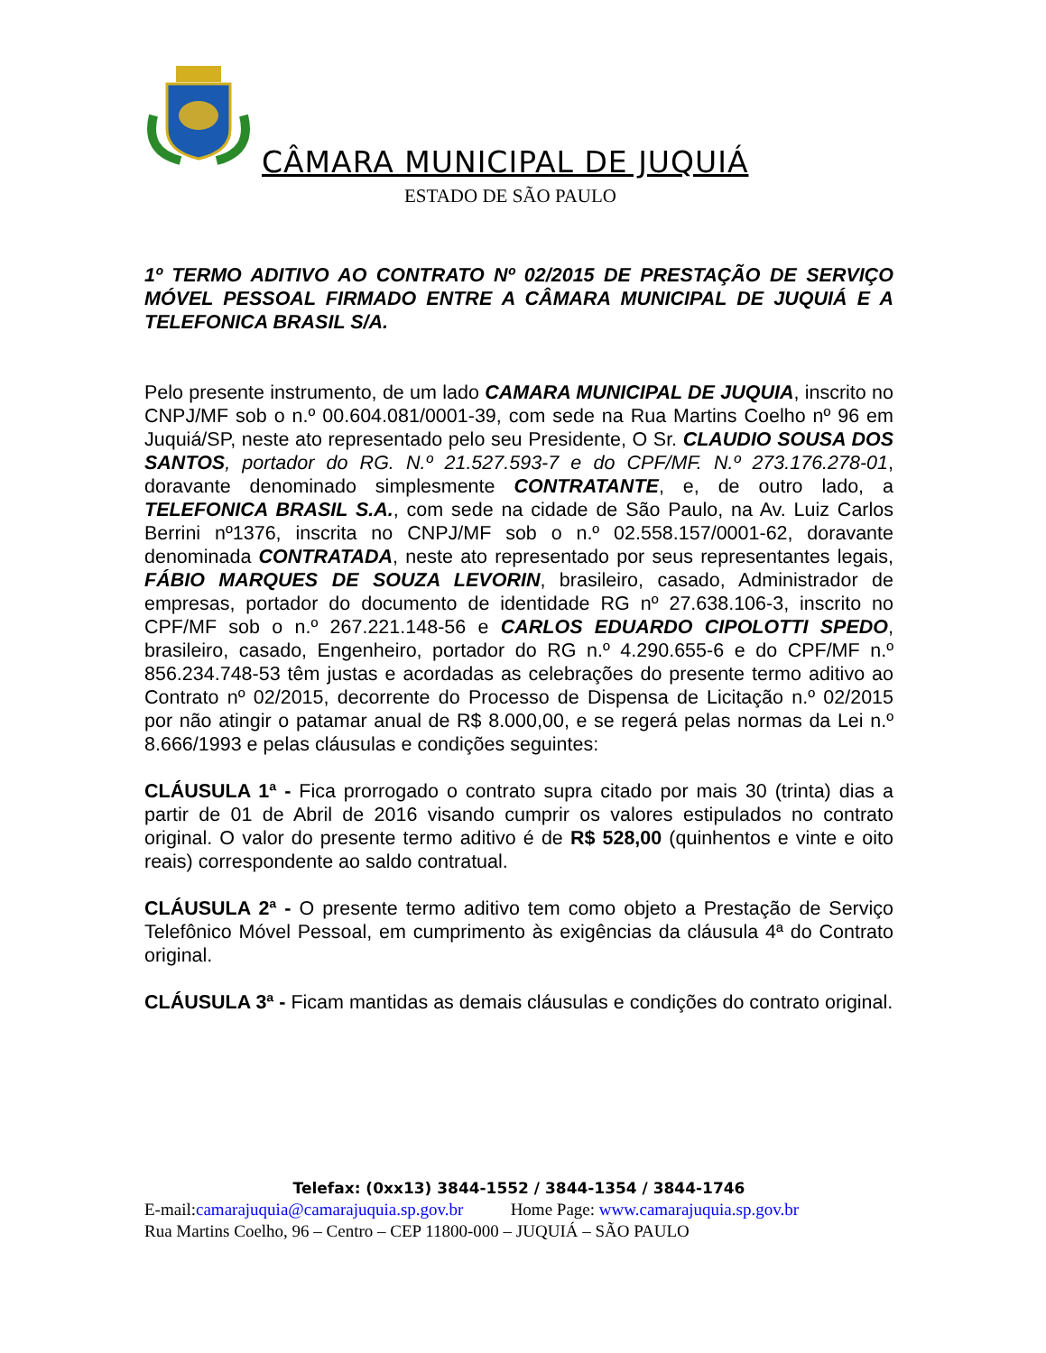CÂMARA MUNICIPAL DE JUQUIÁ
ESTADO DE SÃO PAULO
1º TERMO ADITIVO AO CONTRATO Nº 02/2015 DE PRESTAÇÃO DE SERVIÇO MÓVEL PESSOAL FIRMADO ENTRE A CÂMARA MUNICIPAL DE JUQUIÁ E A TELEFONICA BRASIL S/A.
Pelo presente instrumento, de um lado CAMARA MUNICIPAL DE JUQUIA, inscrito no CNPJ/MF sob o n.º 00.604.081/0001-39, com sede na Rua Martins Coelho nº 96 em Juquiá/SP, neste ato representado pelo seu Presidente, O Sr. CLAUDIO SOUSA DOS SANTOS, portador do RG. N.º 21.527.593-7 e do CPF/MF. N.º 273.176.278-01, doravante denominado simplesmente CONTRATANTE, e, de outro lado, a TELEFONICA BRASIL S.A., com sede na cidade de São Paulo, na Av. Luiz Carlos Berrini nº1376, inscrita no CNPJ/MF sob o n.º 02.558.157/0001-62, doravante denominada CONTRATADA, neste ato representado por seus representantes legais, FÁBIO MARQUES DE SOUZA LEVORIN, brasileiro, casado, Administrador de empresas, portador do documento de identidade RG nº 27.638.106-3, inscrito no CPF/MF sob o n.º 267.221.148-56 e CARLOS EDUARDO CIPOLOTTI SPEDO, brasileiro, casado, Engenheiro, portador do RG n.º 4.290.655-6 e do CPF/MF n.º 856.234.748-53 têm justas e acordadas as celebrações do presente termo aditivo ao Contrato nº 02/2015, decorrente do Processo de Dispensa de Licitação n.º 02/2015 por não atingir o patamar anual de R$ 8.000,00, e se regerá pelas normas da Lei n.º 8.666/1993 e pelas cláusulas e condições seguintes:
CLÁUSULA 1ª - Fica prorrogado o contrato supra citado por mais 30 (trinta) dias a partir de 01 de Abril de 2016 visando cumprir os valores estipulados no contrato original. O valor do presente termo aditivo é de R$ 528,00 (quinhentos e vinte e oito reais) correspondente ao saldo contratual.
CLÁUSULA 2ª - O presente termo aditivo tem como objeto a Prestação de Serviço Telefônico Móvel Pessoal, em cumprimento às exigências da cláusula 4ª do Contrato original.
CLÁUSULA 3ª - Ficam mantidas as demais cláusulas e condições do contrato original.
Telefax: (0xx13) 3844-1552 / 3844-1354 / 3844-1746
E-mail:camarajuquia@camarajuquia.sp.gov.br Home Page: www.camarajuquia.sp.gov.br
Rua Martins Coelho, 96 – Centro – CEP 11800-000 – JUQUIÁ – SÃO PAULO